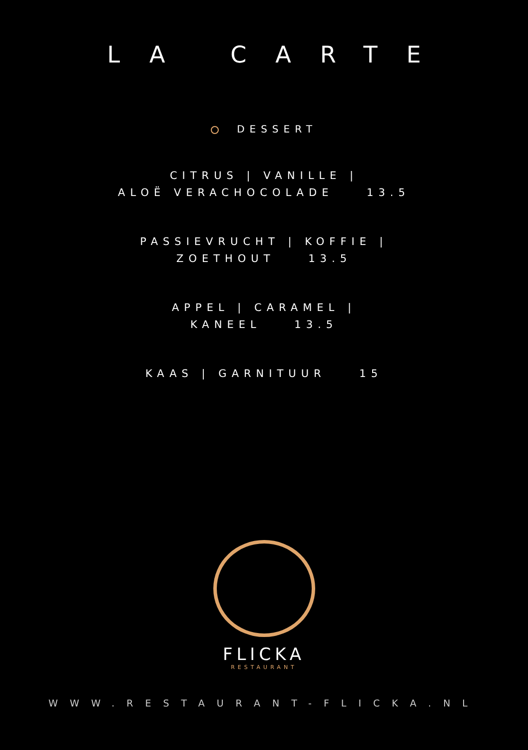LA CARTE
DESSERT
CITRUS | VANILLE |
ALOË VERACHOCOLADE 13.5
PASSIEVRUCHT | KOFFIE |
ZOETHOUT 13.5
APPEL | CARAMEL |
KANEEL 13.5
KAAS | GARNITUUR 15
FLICKA
RESTAURANT
WWW.RESTAURANT-FLICKA.NL